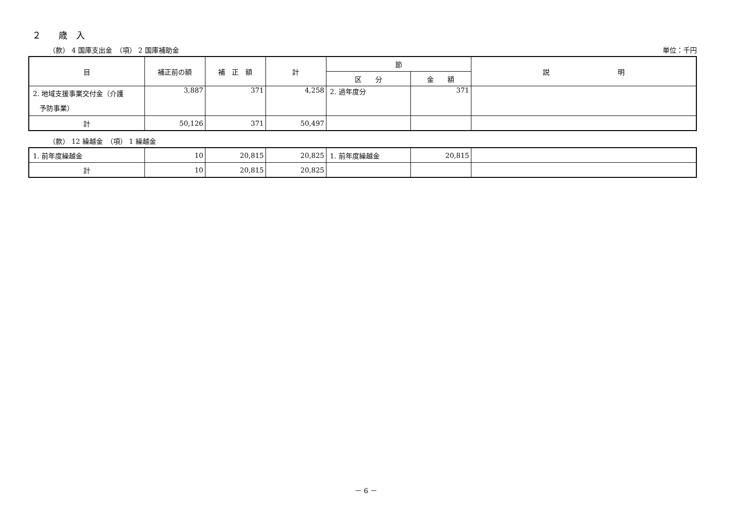２　　歳　入
（款） 4 国庫支出金　（項） 2 国庫補助金 単位：千円
| 目 | 補正前の額 | 補 正 額 | 計 | 節 | | 説 明 |
| --- | --- | --- | --- | --- | --- | --- |
| | | | | 区 分 | 金 額 | |
| 2. 地域支援事業交付金（介護 予防事業） | 3,887 | 371 | 4,258 | 2. 過年度分 | 371 | |
| 計 | 50,126 | 371 | 50,497 | | | |
（款） 12 繰越金　（項） 1 繰越金
| 1. 前年度繰越金 | 10 | 20,815 | 20,825 | 1. 前年度繰越金 | 20,815 | |
| 計 | 10 | 20,815 | 20,825 | | | |
－ 6 －